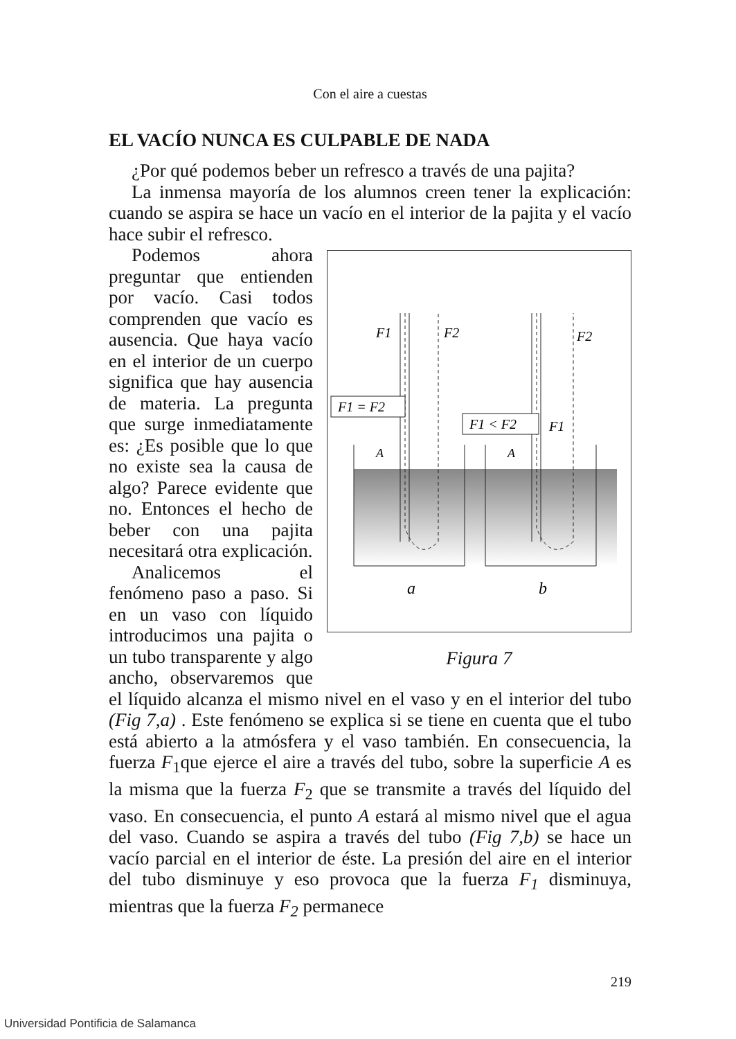Con el aire a cuestas
EL VACÍO NUNCA ES CULPABLE DE NADA
¿Por qué podemos beber un refresco a través de una pajita?
La inmensa mayoría de los alumnos creen tener la explicación: cuando se aspira se hace un vacío en el interior de la pajita y el vacío hace subir el refresco.
F1
F2
F2
F1
F1 = F2
F1 < F2
A
A
a
b
Figura 7
Podemos ahora preguntar que entienden por vacío. Casi todos comprenden que vacío es ausencia. Que haya vacío en el interior de un cuerpo significa que hay ausencia de materia. La pregunta que surge inmediatamente es: ¿Es posible que lo que no existe sea la causa de algo? Parece evidente que no. Entonces el hecho de beber con una pajita necesitará otra explicación.
Analicemos el fenómeno paso a paso. Si en un vaso con líquido introducimos una pajita o un tubo transparente y algo ancho, observaremos que el líquido alcanza el mismo nivel en el vaso y en el interior del tubo (Fig 7,a) . Este fenómeno se explica si se tiene en cuenta que el tubo está abierto a la atmósfera y el vaso también. En consecuencia, la fuerza F<sub>1</sub>que ejerce el aire a través del tubo, sobre la superficie A es la misma que la fuerza F<sub>2</sub> que se transmite a través del líquido del vaso. En consecuencia, el punto A estará al mismo nivel que el agua del vaso. Cuando se aspira a través del tubo (Fig 7,b) se hace un vacío parcial en el interior de éste. La presión del aire en el interior del tubo disminuye y eso provoca que la fuerza F<sub>1</sub> disminuya, mientras que la fuerza F<sub>2</sub> permanece
219
Universidad Pontificia de Salamanca